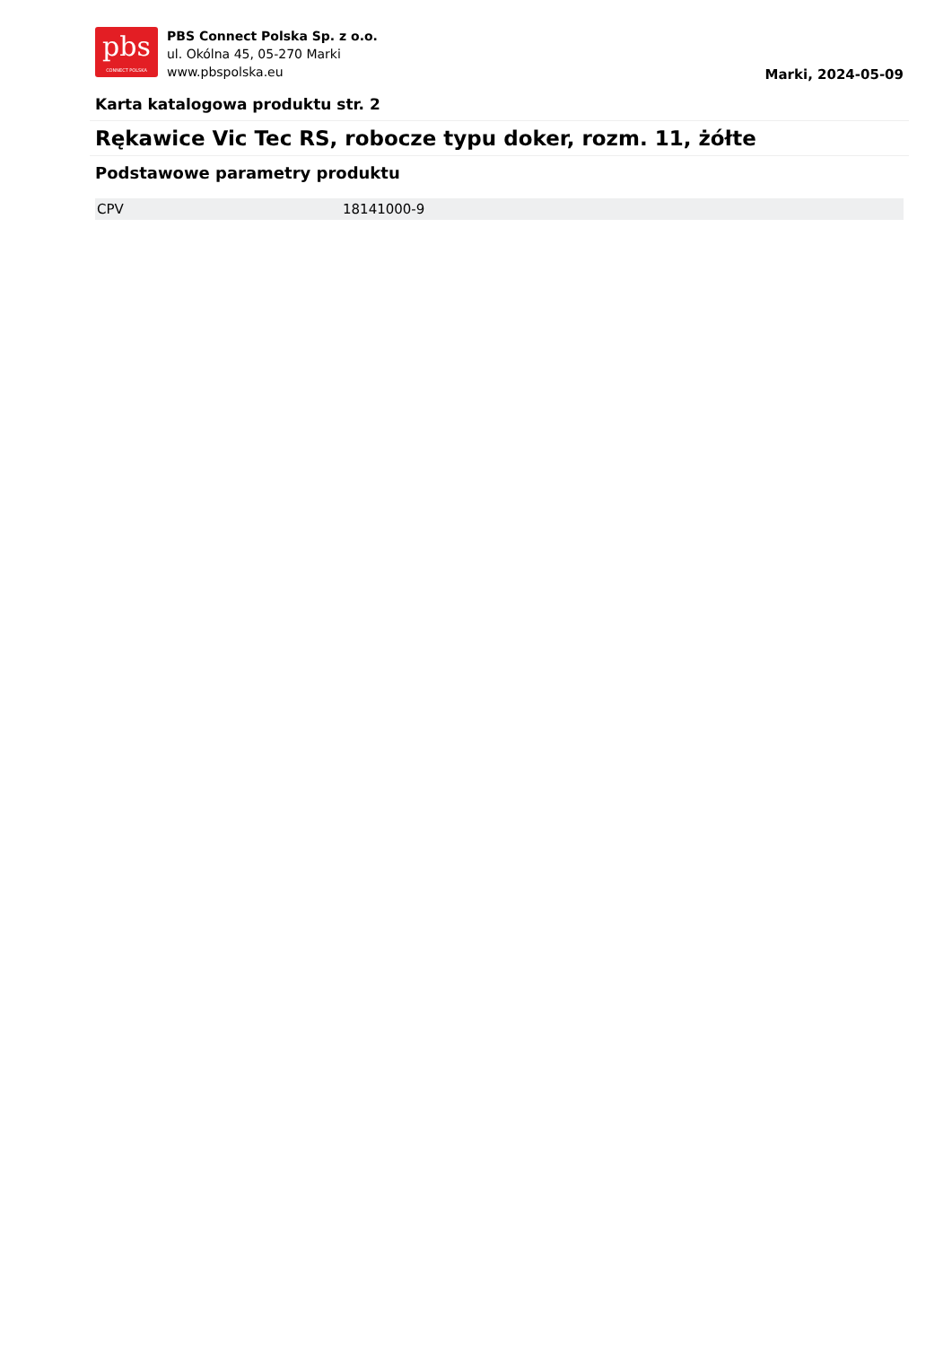pbs
CONNECT POLSKA
PBS Connect Polska Sp. z o.o.
ul. Okólna 45, 05-270 Marki
www.pbspolska.eu
Marki, 2024-05-09
Karta katalogowa produktu str. 2
Rękawice Vic Tec RS, robocze typu doker, rozm. 11, żółte
Podstawowe parametry produktu
| CPV | 18141000-9 |